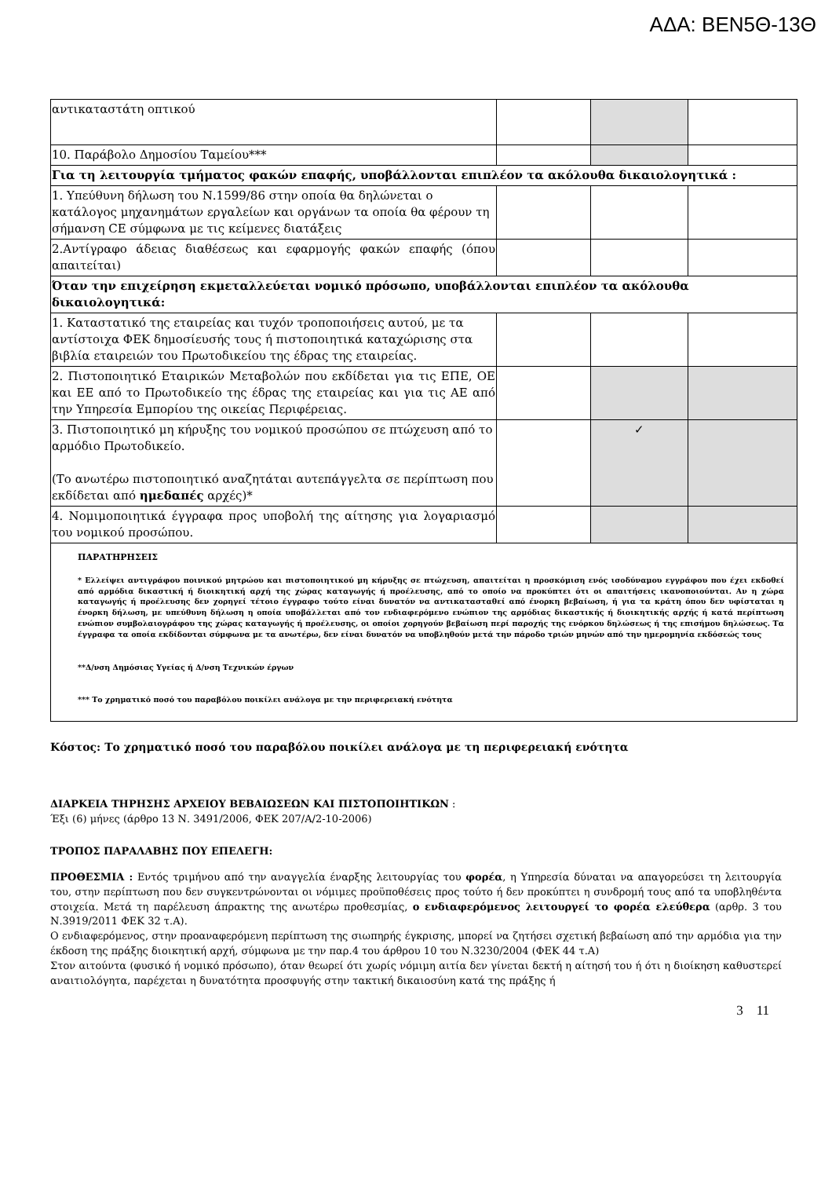ΑΔΑ: ΒΕΝ5Θ-13Θ
| αντικαταστάτη οπτικού | | | |
| 10. Παράβολο Δημοσίου Ταμείου*** | | | |
| Για τη λειτουργία τμήματος φακών επαφής, υποβάλλονται επιπλέον τα ακόλουθα δικαιολογητικά : | | | |
| 1. Υπεύθυνη δήλωση του Ν.1599/86 στην οποία θα δηλώνεται ο κατάλογος μηχανημάτων εργαλείων και οργάνων τα οποία θα φέρουν τη σήμανση CE σύμφωνα με τις κείμενες διατάξεις | | | |
| 2.Αντίγραφο άδειας διαθέσεως και εφαρμογής φακών επαφής (όπου απαιτείται) | | | |
| Όταν την επιχείρηση εκμεταλλεύεται νομικό πρόσωπο, υποβάλλονται επιπλέον τα ακόλουθα δικαιολογητικά: | | | |
| 1. Καταστατικό της εταιρείας και τυχόν τροποποιήσεις αυτού, με τα αντίστοιχα ΦΕΚ δημοσίευσής τους ή πιστοποιητικά καταχώρισης στα βιβλία εταιρειών του Πρωτοδικείου της έδρας της εταιρείας. | | | |
| 2. Πιστοποιητικό Εταιρικών Μεταβολών που εκδίδεται για τις ΕΠΕ, ΟΕ και ΕΕ από το Πρωτοδικείο της έδρας της εταιρείας και για τις ΑΕ από την Υπηρεσία Εμπορίου της οικείας Περιφέρειας. | | | |
| 3. Πιστοποιητικό μη κήρυξης του νομικού προσώπου σε πτώχευση από το αρμόδιο Πρωτοδικείο. (Το ανωτέρω πιστοποιητικό αναζητάται αυτεπάγγελτα σε περίπτωση που εκδίδεται από ημεδαπές αρχές)* | | ✓ | |
| 4. Νομιμοποιητικά έγγραφα προς υποβολή της αίτησης για λογαριασμό του νομικού προσώπου. | | | |
| ΠΑΡΑΤΗΡΗΣΕΙΣ * Ελλείψει αντιγράφου ποινικού μητρώου και πιστοποιητικού μη κήρυξης σε πτώχευση, απαιτείται η προσκόμιση ενός ισοδύναμου εγγράφου που έχει εκδοθεί από αρμόδια δικαστική ή διοικητική αρχή της χώρας καταγωγής ή προέλευσης, από το οποίο να προκύπτει ότι οι απαιτήσεις ικανοποιούνται. Αν η χώρα καταγωγής ή προέλευσης δεν χορηγεί τέτοιο έγγραφο τούτο είναι δυνατόν να αντικατασταθεί από ένορκη βεβαίωση, ή για τα κράτη όπου δεν υφίσταται η ένορκη δήλωση, με υπεύθυνη δήλωση η οποία υποβάλλεται από τον ενδιαφερόμενο ενώπιον της αρμόδιας δικαστικής ή διοικητικής αρχής ή κατά περίπτωση ενώπιον συμβολαιογράφου της χώρας καταγωγής ή προέλευσης, οι οποίοι χορηγούν βεβαίωση περί παροχής της ενόρκου δηλώσεως ή της επισήμου δηλώσεως. Τα έγγραφα τα οποία εκδίδονται σύμφωνα με τα ανωτέρω, δεν είναι δυνατόν να υποβληθούν μετά την πάροδο τριών μηνών από την ημερομηνία εκδόσεώς τους **Δ/νση Δημόσιας Υγείας ή Δ/νση Τεχνικών έργων *** Το χρηματικό ποσό του παραβόλου ποικίλει ανάλογα με την περιφερειακή ενότητα | | | |
Κόστος: Το χρηματικό ποσό του παραβόλου ποικίλει ανάλογα με τη περιφερειακή ενότητα
ΔΙΑΡΚΕΙΑ ΤΗΡΗΣΗΣ ΑΡΧΕΙΟΥ ΒΕΒΑΙΩΣΕΩΝ ΚΑΙ ΠΙΣΤΟΠΟΙΗΤΙΚΩΝ :
Έξι (6) μήνες (άρθρο 13 Ν. 3491/2006, ΦΕΚ 207/Α/2-10-2006)
ΤΡΟΠΟΣ ΠΑΡΑΛΑΒΗΣ ΠΟΥ ΕΠΕΛΕΓΗ:
ΠΡΟΘΕΣΜΙΑ : Εντός τριμήνου από την αναγγελία έναρξης λειτουργίας του φορέα, η Υπηρεσία δύναται να απαγορεύσει τη λειτουργία του, στην περίπτωση που δεν συγκεντρώνονται οι νόμιμες προϋποθέσεις προς τούτο ή δεν προκύπτει η συνδρομή τους από τα υποβληθέντα στοιχεία. Μετά τη παρέλευση άπρακτης της ανωτέρω προθεσμίας, ο ενδιαφερόμενος λειτουργεί το φορέα ελεύθερα (αρθρ. 3 του Ν.3919/2011 ΦΕΚ 32 τ.Α).
Ο ενδιαφερόμενος, στην προαναφερόμενη περίπτωση της σιωπηρής έγκρισης, μπορεί να ζητήσει σχετική βεβαίωση από την αρμόδια για την έκδοση της πράξης διοικητική αρχή, σύμφωνα με την παρ.4 του άρθρου 10 του Ν.3230/2004 (ΦΕΚ 44 τ.Α)
Στον αιτούντα (φυσικό ή νομικό πρόσωπο), όταν θεωρεί ότι χωρίς νόμιμη αιτία δεν γίνεται δεκτή η αίτησή του ή ότι η διοίκηση καθυστερεί αναιτιολόγητα, παρέχεται η δυνατότητα προσφυγής στην τακτική δικαιοσύνη κατά της πράξης ή
3 11